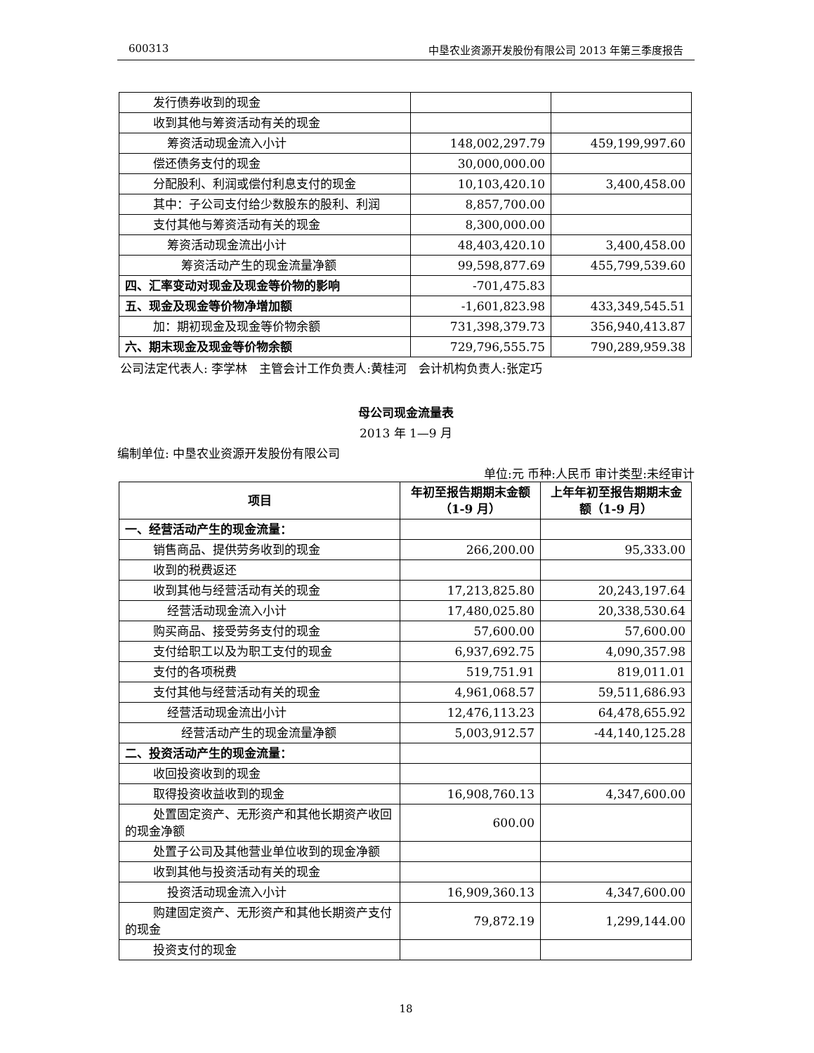600313 中垦农业资源开发股份有限公司 2013 年第三季度报告
| 发行债券收到的现金 | | |
| 收到其他与筹资活动有关的现金 | | |
| 筹资活动现金流入小计 | 148,002,297.79 | 459,199,997.60 |
| 偿还债务支付的现金 | 30,000,000.00 | |
| 分配股利、利润或偿付利息支付的现金 | 10,103,420.10 | 3,400,458.00 |
| 其中：子公司支付给少数股东的股利、利润 | 8,857,700.00 | |
| 支付其他与筹资活动有关的现金 | 8,300,000.00 | |
| 筹资活动现金流出小计 | 48,403,420.10 | 3,400,458.00 |
| 筹资活动产生的现金流量净额 | 99,598,877.69 | 455,799,539.60 |
| 四、汇率变动对现金及现金等价物的影响 | -701,475.83 | |
| 五、现金及现金等价物净增加额 | -1,601,823.98 | 433,349,545.51 |
| 加：期初现金及现金等价物余额 | 731,398,379.73 | 356,940,413.87 |
| 六、期末现金及现金等价物余额 | 729,796,555.75 | 790,289,959.38 |
公司法定代表人: 李学林　主管会计工作负责人:黄桂河　会计机构负责人:张定巧
母公司现金流量表
2013 年 1—9 月
编制单位: 中垦农业资源开发股份有限公司
单位:元 币种:人民币 审计类型:未经审计
| 项目 | 年初至报告期期末金额（1-9 月） | 上年年初至报告期期末金额（1-9 月） |
| --- | --- | --- |
| 一、经营活动产生的现金流量： | | |
| 销售商品、提供劳务收到的现金 | 266,200.00 | 95,333.00 |
| 收到的税费返还 | | |
| 收到其他与经营活动有关的现金 | 17,213,825.80 | 20,243,197.64 |
| 经营活动现金流入小计 | 17,480,025.80 | 20,338,530.64 |
| 购买商品、接受劳务支付的现金 | 57,600.00 | 57,600.00 |
| 支付给职工以及为职工支付的现金 | 6,937,692.75 | 4,090,357.98 |
| 支付的各项税费 | 519,751.91 | 819,011.01 |
| 支付其他与经营活动有关的现金 | 4,961,068.57 | 59,511,686.93 |
| 经营活动现金流出小计 | 12,476,113.23 | 64,478,655.92 |
| 经营活动产生的现金流量净额 | 5,003,912.57 | -44,140,125.28 |
| 二、投资活动产生的现金流量： | | |
| 收回投资收到的现金 | | |
| 取得投资收益收到的现金 | 16,908,760.13 | 4,347,600.00 |
| 处置固定资产、无形资产和其他长期资产收回的现金净额 | 600.00 | |
| 处置子公司及其他营业单位收到的现金净额 | | |
| 收到其他与投资活动有关的现金 | | |
| 投资活动现金流入小计 | 16,909,360.13 | 4,347,600.00 |
| 购建固定资产、无形资产和其他长期资产支付的现金 | 79,872.19 | 1,299,144.00 |
| 投资支付的现金 | | |
18